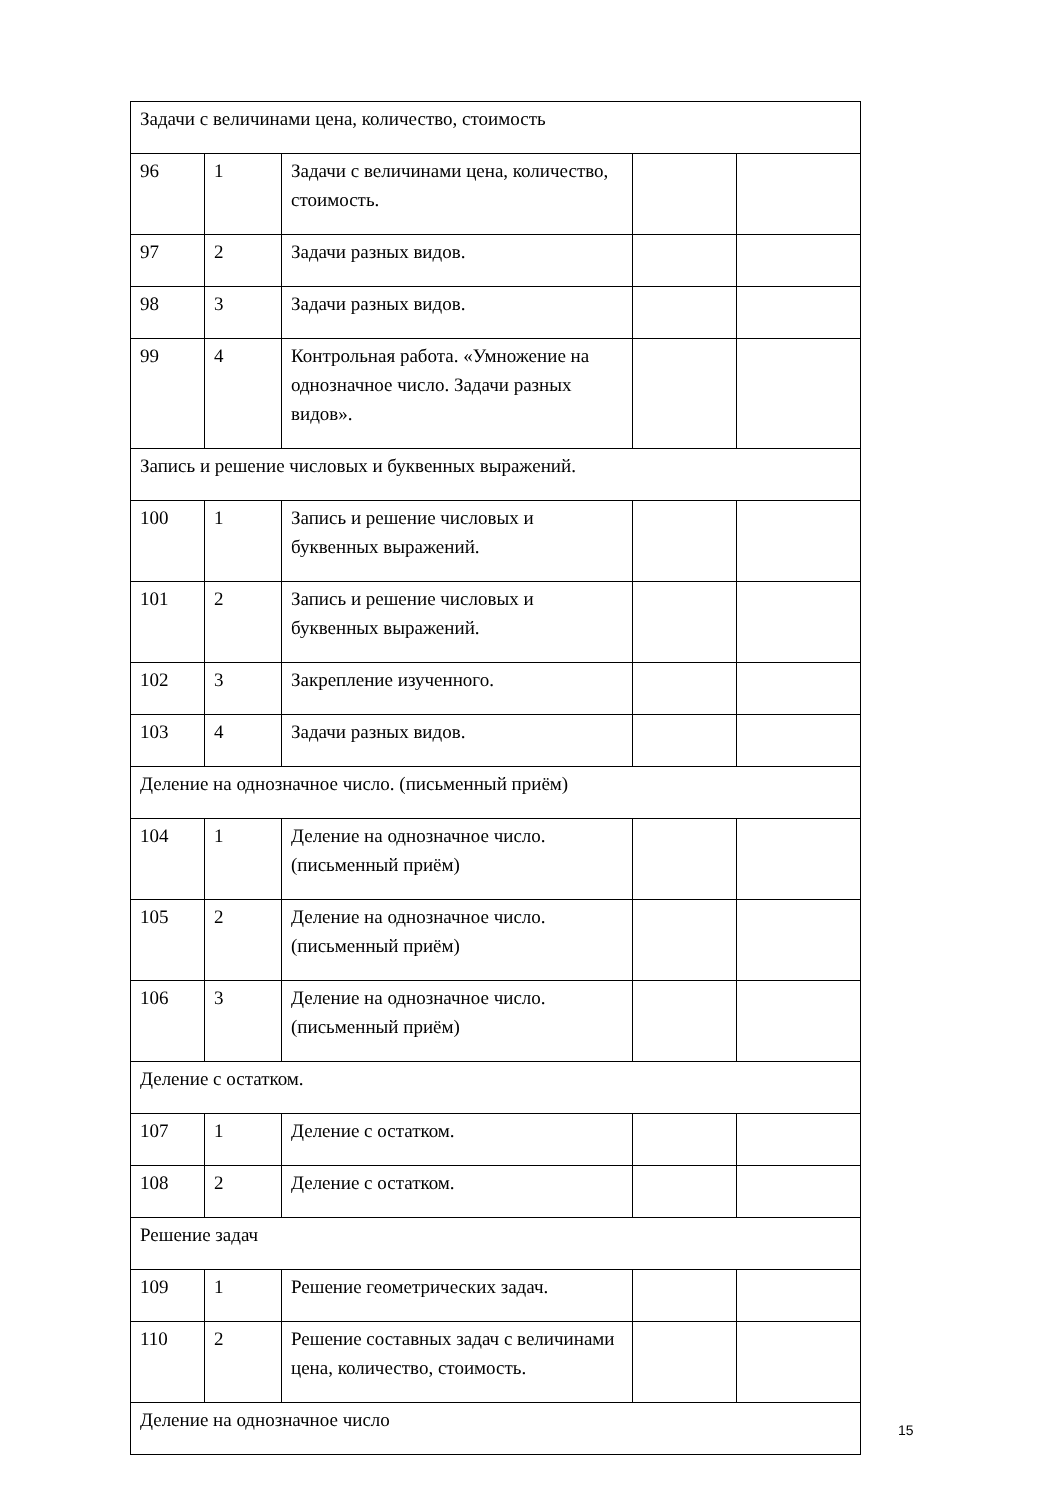| Задачи с величинами цена, количество, стоимость | | | | |
| 96 | 1 | Задачи с величинами цена, количество, стоимость. | | |
| 97 | 2 | Задачи разных видов. | | |
| 98 | 3 | Задачи разных видов. | | |
| 99 | 4 | Контрольная работа. «Умножение на однозначное число. Задачи разных видов». | | |
| Запись и решение числовых и буквенных выражений. | | | | |
| 100 | 1 | Запись и решение числовых и буквенных выражений. | | |
| 101 | 2 | Запись и решение числовых и буквенных выражений. | | |
| 102 | 3 | Закрепление изученного. | | |
| 103 | 4 | Задачи разных видов. | | |
| Деление на однозначное число. (письменный приём) | | | | |
| 104 | 1 | Деление на однозначное число. (письменный приём) | | |
| 105 | 2 | Деление на однозначное число. (письменный приём) | | |
| 106 | 3 | Деление на однозначное число. (письменный приём) | | |
| Деление с остатком. | | | | |
| 107 | 1 | Деление с остатком. | | |
| 108 | 2 | Деление с остатком. | | |
| Решение задач | | | | |
| 109 | 1 | Решение геометрических задач. | | |
| 110 | 2 | Решение составных задач с величинами цена, количество, стоимость. | | |
| Деление на однозначное число | | | | |
15